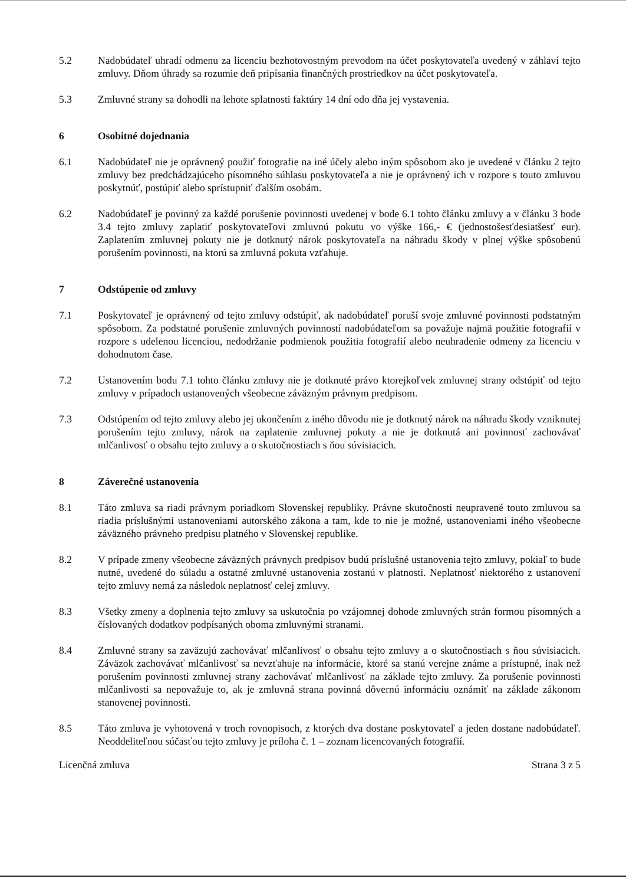5.2 Nadobúdateľ uhradí odmenu za licenciu bezhotovostným prevodom na účet poskytovateľa uvedený v záhlaví tejto zmluvy. Dňom úhrady sa rozumie deň pripísania finančných prostriedkov na účet poskytovateľa.
5.3 Zmluvné strany sa dohodli na lehote splatnosti faktúry 14 dní odo dňa jej vystavenia.
6 Osobitné dojednania
6.1 Nadobúdateľ nie je oprávnený použiť fotografie na iné účely alebo iným spôsobom ako je uvedené v článku 2 tejto zmluvy bez predchádzajúceho písomného súhlasu poskytovateľa a nie je oprávnený ich v rozpore s touto zmluvou poskytnúť, postúpiť alebo sprístupniť ďalším osobám.
6.2 Nadobúdateľ je povinný za každé porušenie povinnosti uvedenej v bode 6.1 tohto článku zmluvy a v článku 3 bode 3.4 tejto zmluvy zaplatiť poskytovateľovi zmluvnú pokutu vo výške 166,- € (jednostošesťdesiatšesť eur). Zaplatením zmluvnej pokuty nie je dotknutý nárok poskytovateľa na náhradu škody v plnej výške spôsobenú porušením povinnosti, na ktorú sa zmluvná pokuta vzťahuje.
7 Odstúpenie od zmluvy
7.1 Poskytovateľ je oprávnený od tejto zmluvy odstúpiť, ak nadobúdateľ poruší svoje zmluvné povinnosti podstatným spôsobom. Za podstatné porušenie zmluvných povinností nadobúdateľom sa považuje najmä použitie fotografií v rozpore s udelenou licenciou, nedodržanie podmienok použitia fotografií alebo neuhradenie odmeny za licenciu v dohodnutom čase.
7.2 Ustanovením bodu 7.1 tohto článku zmluvy nie je dotknuté právo ktorejkoľvek zmluvnej strany odstúpiť od tejto zmluvy v prípadoch ustanovených všeobecne záväzným právnym predpisom.
7.3 Odstúpením od tejto zmluvy alebo jej ukončením z iného dôvodu nie je dotknutý nárok na náhradu škody vzniknutej porušením tejto zmluvy, nárok na zaplatenie zmluvnej pokuty a nie je dotknutá ani povinnosť zachovávať mlčanlivosť o obsahu tejto zmluvy a o skutočnostiach s ňou súvisiacich.
8 Záverečné ustanovenia
8.1 Táto zmluva sa riadi právnym poriadkom Slovenskej republiky. Právne skutočnosti neupravené touto zmluvou sa riadia príslušnými ustanoveniami autorského zákona a tam, kde to nie je možné, ustanoveniami iného všeobecne záväzného právneho predpisu platného v Slovenskej republike.
8.2 V prípade zmeny všeobecne záväzných právnych predpisov budú príslušné ustanovenia tejto zmluvy, pokiaľ to bude nutné, uvedené do súladu a ostatné zmluvné ustanovenia zostanú v platnosti. Neplatnosť niektorého z ustanovení tejto zmluvy nemá za následok neplatnosť celej zmluvy.
8.3 Všetky zmeny a doplnenia tejto zmluvy sa uskutočnia po vzájomnej dohode zmluvných strán formou písomných a číslovaných dodatkov podpísaných oboma zmluvnými stranami.
8.4 Zmluvné strany sa zaväzujú zachovávať mlčanlivosť o obsahu tejto zmluvy a o skutočnostiach s ňou súvisiacich. Záväzok zachovávať mlčanlivosť sa nevzťahuje na informácie, ktoré sa stanú verejne známe a prístupné, inak než porušením povinnosti zmluvnej strany zachovávať mlčanlivosť na základe tejto zmluvy. Za porušenie povinnosti mlčanlivosti sa nepovažuje to, ak je zmluvná strana povinná dôvernú informáciu oznámiť na základe zákonom stanovenej povinnosti.
8.5 Táto zmluva je vyhotovená v troch rovnopisoch, z ktorých dva dostane poskytovateľ a jeden dostane nadobúdateľ. Neoddeliteľnou súčasťou tejto zmluvy je príloha č. 1 – zoznam licencovaných fotografií.
Licenčná zmluva Strana 3 z 5